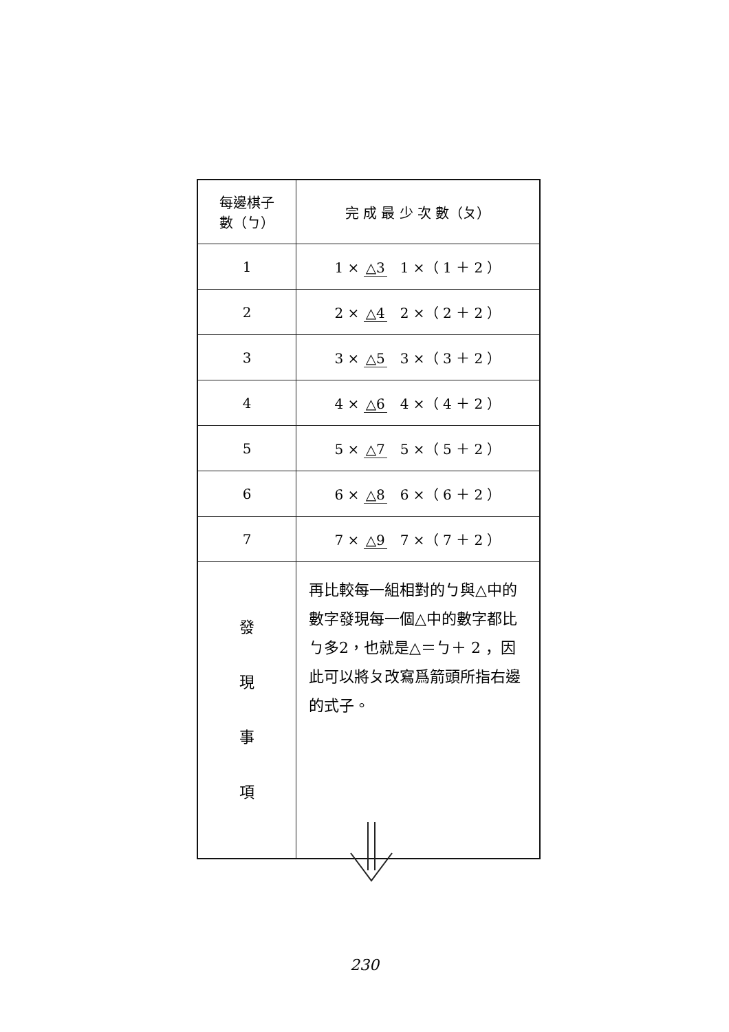| 每邊棋子 數（ㄅ） | 完 成 最 少 次 數（ㄆ） |
| --- | --- |
| 1 | 1 × △3 1 ×（ 1 ＋ 2 ） |
| 2 | 2 × △4 2 ×（ 2 ＋ 2 ） |
| 3 | 3 × △5 3 ×（ 3 ＋ 2 ） |
| 4 | 4 × △6 4 ×（ 4 ＋ 2 ） |
| 5 | 5 × △7 5 ×（ 5 ＋ 2 ） |
| 6 | 6 × △8 6 ×（ 6 ＋ 2 ） |
| 7 | 7 × △9 7 ×（ 7 ＋ 2 ） |
| 發 現 事 項 | 再比較每一組相對的ㄅ與△中的數字發現每一個△中的數字都比ㄅ多2，也就是△＝ㄅ＋ 2 ，因此可以將ㄆ改寫爲箭頭所指右邊的式子。 |
230